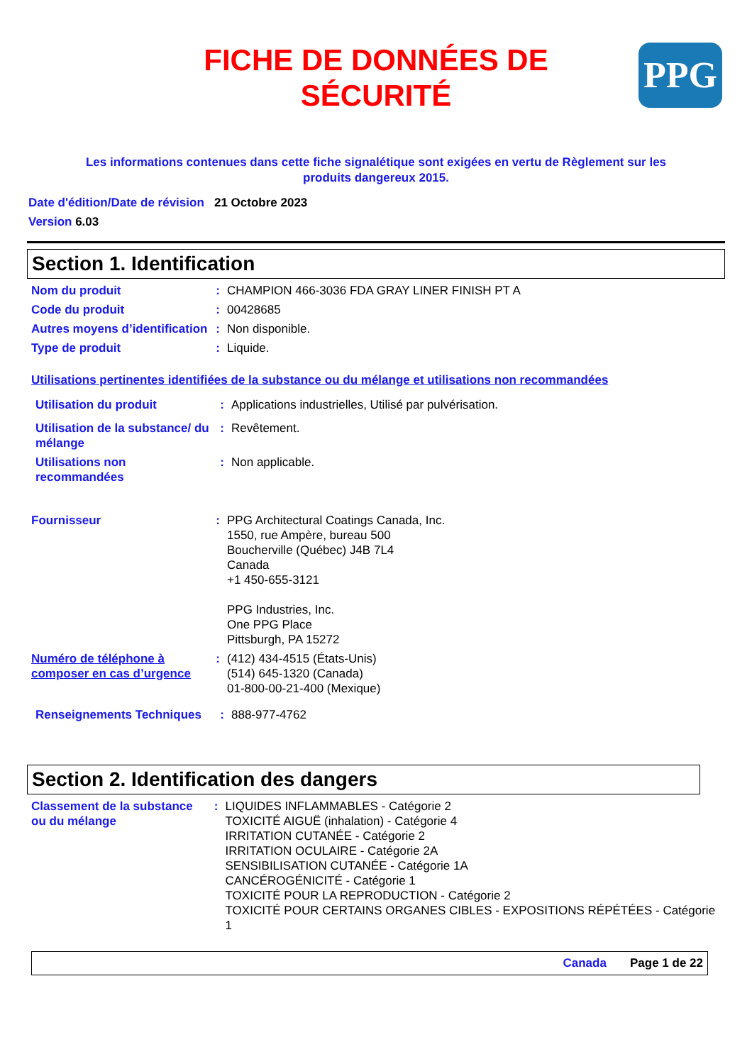FICHE DE DONNÉES DE
SÉCURITÉ
PPG
Les informations contenues dans cette fiche signalétique sont exigées en vertu de Règlement sur les produits dangereux 2015.
Date d'édition/Date de révision 21 Octobre 2023
Version 6.03
Section 1. Identification
Nom du produit : CHAMPION 466-3036 FDA GRAY LINER FINISH PT A
Code du produit : 00428685
Autres moyens d’identification
: Non disponible.
Type de produit : Liquide.
Utilisations pertinentes identifiées de la substance ou du mélange et utilisations non recommandées
Utilisation du produit : Applications industrielles, Utilisé par pulvérisation.
Utilisation de la substance/ du mélange
: Revêtement.
Utilisations non recommandées
: Non applicable.
Fournisseur : PPG Architectural Coatings Canada, Inc.
1550, rue Ampère, bureau 500
Boucherville (Québec) J4B 7L4
Canada
+1 450-655-3121
PPG Industries, Inc.
One PPG Place
Pittsburgh, PA 15272
Numéro de téléphone à composer en cas d’urgence
: (412) 434-4515 (États-Unis)
(514) 645-1320 (Canada)
01-800-00-21-400 (Mexique)
Renseignements Techniques
: 888-977-4762
Section 2. Identification des dangers
Classement de la substance ou du mélange
: LIQUIDES INFLAMMABLES - Catégorie 2
TOXICITÉ AIGUË (inhalation) - Catégorie 4
IRRITATION CUTANÉE - Catégorie 2
IRRITATION OCULAIRE - Catégorie 2A
SENSIBILISATION CUTANÉE - Catégorie 1A
CANCÉROGÉNICITÉ - Catégorie 1
TOXICITÉ POUR LA REPRODUCTION - Catégorie 2
TOXICITÉ POUR CERTAINS ORGANES CIBLES - EXPOSITIONS RÉPÉTÉES - Catégorie 1
Canada Page 1 de 22